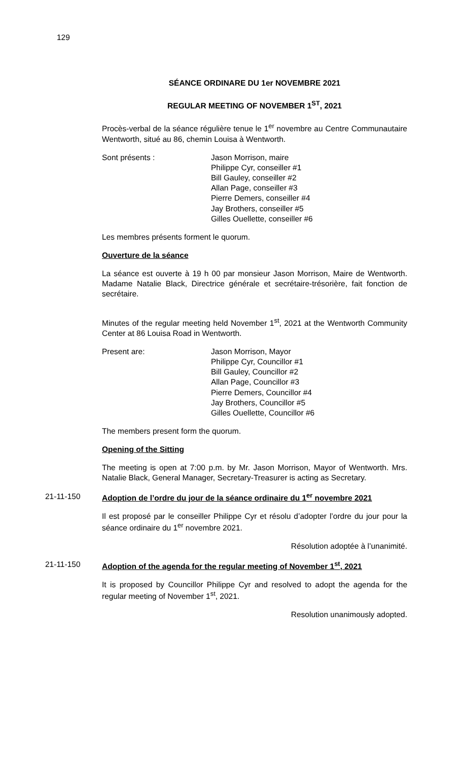129
SÉANCE ORDINARE DU 1er NOVEMBRE 2021
REGULAR MEETING OF NOVEMBER 1<sup>ST</sup>, 2021
Procès-verbal de la séance régulière tenue le 1<sup>er</sup> novembre au Centre Communautaire Wentworth, situé au 86, chemin Louisa à Wentworth.
Sont présents : Jason Morrison, maire
Philippe Cyr, conseiller #1
Bill Gauley, conseiller #2
Allan Page, conseiller #3
Pierre Demers, conseiller #4
Jay Brothers, conseiller #5
Gilles Ouellette, conseiller #6
Les membres présents forment le quorum.
Ouverture de la séance
La séance est ouverte à 19 h 00 par monsieur Jason Morrison, Maire de Wentworth. Madame Natalie Black, Directrice générale et secrétaire-trésorière, fait fonction de secrétaire.
Minutes of the regular meeting held November 1<sup>st</sup>, 2021 at the Wentworth Community Center at 86 Louisa Road in Wentworth.
Present are: Jason Morrison, Mayor
Philippe Cyr, Councillor #1
Bill Gauley, Councillor #2
Allan Page, Councillor #3
Pierre Demers, Councillor #4
Jay Brothers, Councillor #5
Gilles Ouellette, Councillor #6
The members present form the quorum.
Opening of the Sitting
The meeting is open at 7:00 p.m. by Mr. Jason Morrison, Mayor of Wentworth. Mrs. Natalie Black, General Manager, Secretary-Treasurer is acting as Secretary.
21-11-150
Adoption de l’ordre du jour de la séance ordinaire du 1<sup>er</sup> novembre 2021
Il est proposé par le conseiller Philippe Cyr et résolu d’adopter l’ordre du jour pour la séance ordinaire du 1<sup>er</sup> novembre 2021.
Résolution adoptée à l’unanimité.
21-11-150
Adoption of the agenda for the regular meeting of November 1<sup>st</sup>, 2021
It is proposed by Councillor Philippe Cyr and resolved to adopt the agenda for the regular meeting of November 1<sup>st</sup>, 2021.
Resolution unanimously adopted.